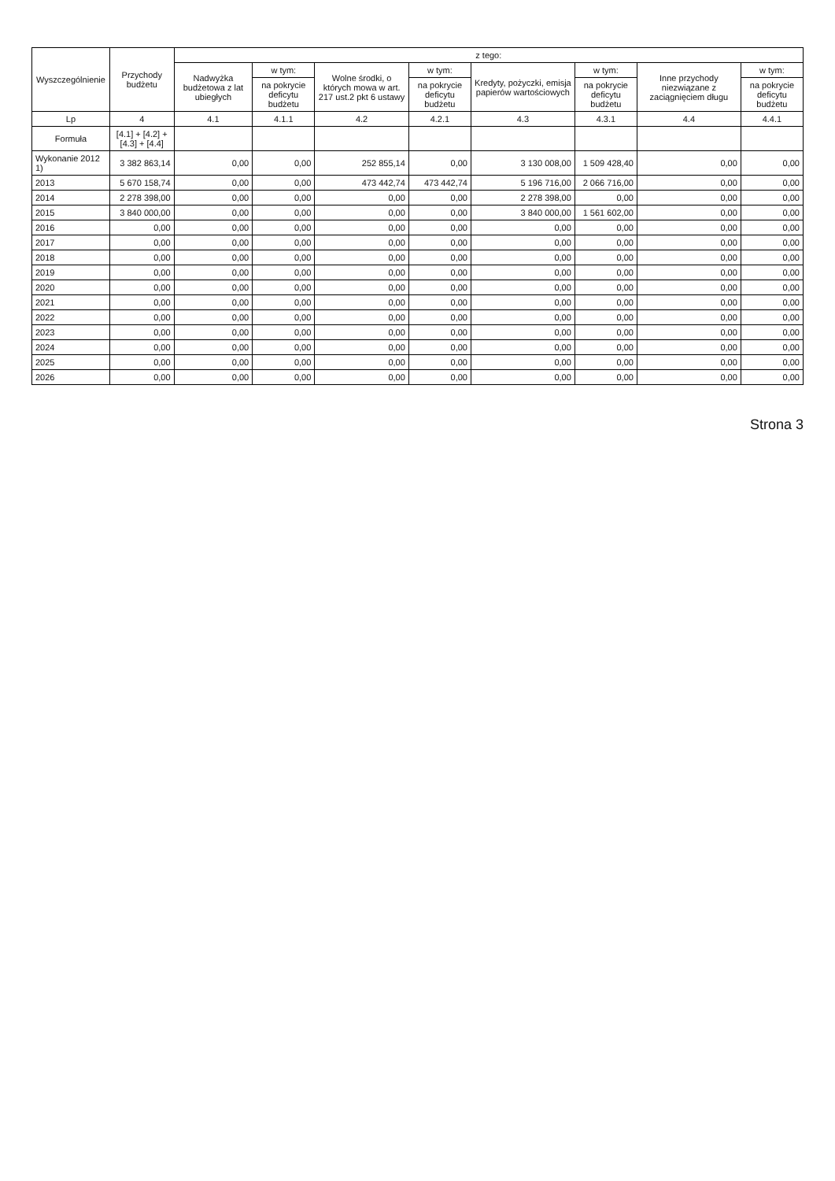| Wyszczególnienie | Przychody budżetu | z tego: | | | | | | | |
| --- | --- | --- | --- | --- | --- | --- | --- | --- | --- |
| | | Nadwyżka budżetowa z lat ubiegłych | w tym: | Wolne środki, o których mowa w art. 217 ust.2 pkt 6 ustawy | w tym: | Kredyty, pożyczki, emisja papierów wartościowych | w tym: | Inne przychody niezwiązane z zaciągnięciem długu | w tym: |
| | | | na pokrycie deficytu budżetu | | na pokrycie deficytu budżetu | | na pokrycie deficytu budżetu | | na pokrycie deficytu budżetu |
| Lp | 4 | 4.1 | 4.1.1 | 4.2 | 4.2.1 | 4.3 | 4.3.1 | 4.4 | 4.4.1 |
| Formuła | [4.1] + [4.2] + [4.3] + [4.4] | | | | | | | | |
| Wykonanie 2012 1) | 3 382 863,14 | 0,00 | 0,00 | 252 855,14 | 0,00 | 3 130 008,00 | 1 509 428,40 | 0,00 | 0,00 |
| 2013 | 5 670 158,74 | 0,00 | 0,00 | 473 442,74 | 473 442,74 | 5 196 716,00 | 2 066 716,00 | 0,00 | 0,00 |
| 2014 | 2 278 398,00 | 0,00 | 0,00 | 0,00 | 0,00 | 2 278 398,00 | 0,00 | 0,00 | 0,00 |
| 2015 | 3 840 000,00 | 0,00 | 0,00 | 0,00 | 0,00 | 3 840 000,00 | 1 561 602,00 | 0,00 | 0,00 |
| 2016 | 0,00 | 0,00 | 0,00 | 0,00 | 0,00 | 0,00 | 0,00 | 0,00 | 0,00 |
| 2017 | 0,00 | 0,00 | 0,00 | 0,00 | 0,00 | 0,00 | 0,00 | 0,00 | 0,00 |
| 2018 | 0,00 | 0,00 | 0,00 | 0,00 | 0,00 | 0,00 | 0,00 | 0,00 | 0,00 |
| 2019 | 0,00 | 0,00 | 0,00 | 0,00 | 0,00 | 0,00 | 0,00 | 0,00 | 0,00 |
| 2020 | 0,00 | 0,00 | 0,00 | 0,00 | 0,00 | 0,00 | 0,00 | 0,00 | 0,00 |
| 2021 | 0,00 | 0,00 | 0,00 | 0,00 | 0,00 | 0,00 | 0,00 | 0,00 | 0,00 |
| 2022 | 0,00 | 0,00 | 0,00 | 0,00 | 0,00 | 0,00 | 0,00 | 0,00 | 0,00 |
| 2023 | 0,00 | 0,00 | 0,00 | 0,00 | 0,00 | 0,00 | 0,00 | 0,00 | 0,00 |
| 2024 | 0,00 | 0,00 | 0,00 | 0,00 | 0,00 | 0,00 | 0,00 | 0,00 | 0,00 |
| 2025 | 0,00 | 0,00 | 0,00 | 0,00 | 0,00 | 0,00 | 0,00 | 0,00 | 0,00 |
| 2026 | 0,00 | 0,00 | 0,00 | 0,00 | 0,00 | 0,00 | 0,00 | 0,00 | 0,00 |
Strona 3